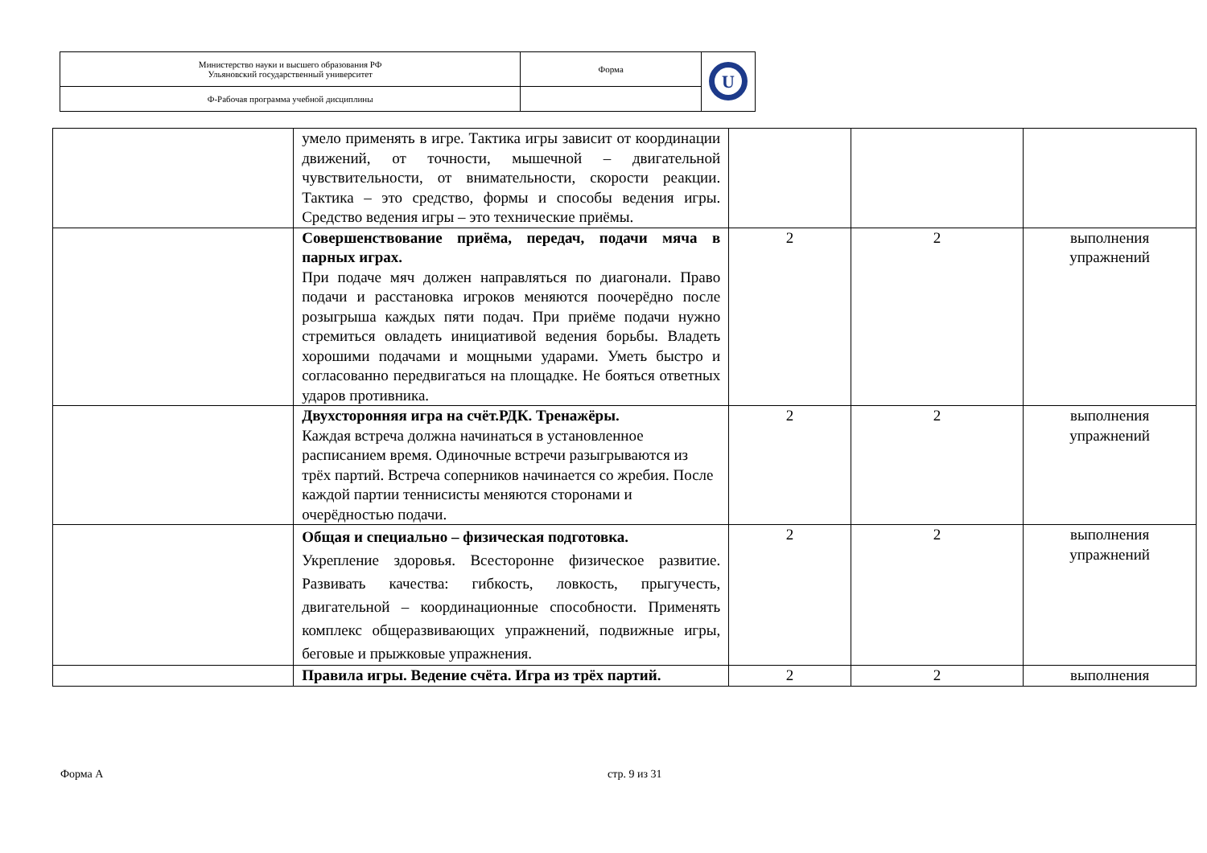| Министерство науки и высшего образования РФ Ульяновский государственный университет | Форма | U |
| Ф-Рабочая программа учебной дисциплины | | |
| | умело применять в игре. Тактика игры зависит от координации движений, от точности, мышечной – двигательной чувствительности, от внимательности, скорости реакции. Тактика – это средство, формы и способы ведения игры. Средство ведения игры – это технические приёмы. | | | |
| | Совершенствование приёма, передач, подачи мяча в парных играх. При подаче мяч должен направляться по диагонали. Право подачи и расстановка игроков меняются поочерёдно после розыгрыша каждых пяти подач. При приёме подачи нужно стремиться овладеть инициативой ведения борьбы. Владеть хорошими подачами и мощными ударами. Уметь быстро и согласованно передвигаться на площадке. Не бояться ответных ударов противника. | 2 | 2 | выполнения упражнений |
| | Двухсторонняя игра на счёт.РДК. Тренажёры. Каждая встреча должна начинаться в установленное расписанием время. Одиночные встречи разыгрываются из трёх партий. Встреча соперников начинается со жребия. После каждой партии теннисисты меняются сторонами и очерёдностью подачи. | 2 | 2 | выполнения упражнений |
| | Общая и специально – физическая подготовка. Укрепление здоровья. Всесторонне физическое развитие. Развивать качества: гибкость, ловкость, прыгучесть, двигательной – координационные способности. Применять комплекс общеразвивающих упражнений, подвижные игры, беговые и прыжковые упражнения. | 2 | 2 | выполнения упражнений |
| | Правила игры. Ведение счёта. Игра из трёх партий. | 2 | 2 | выполнения |
Форма А стр. 9 из 31